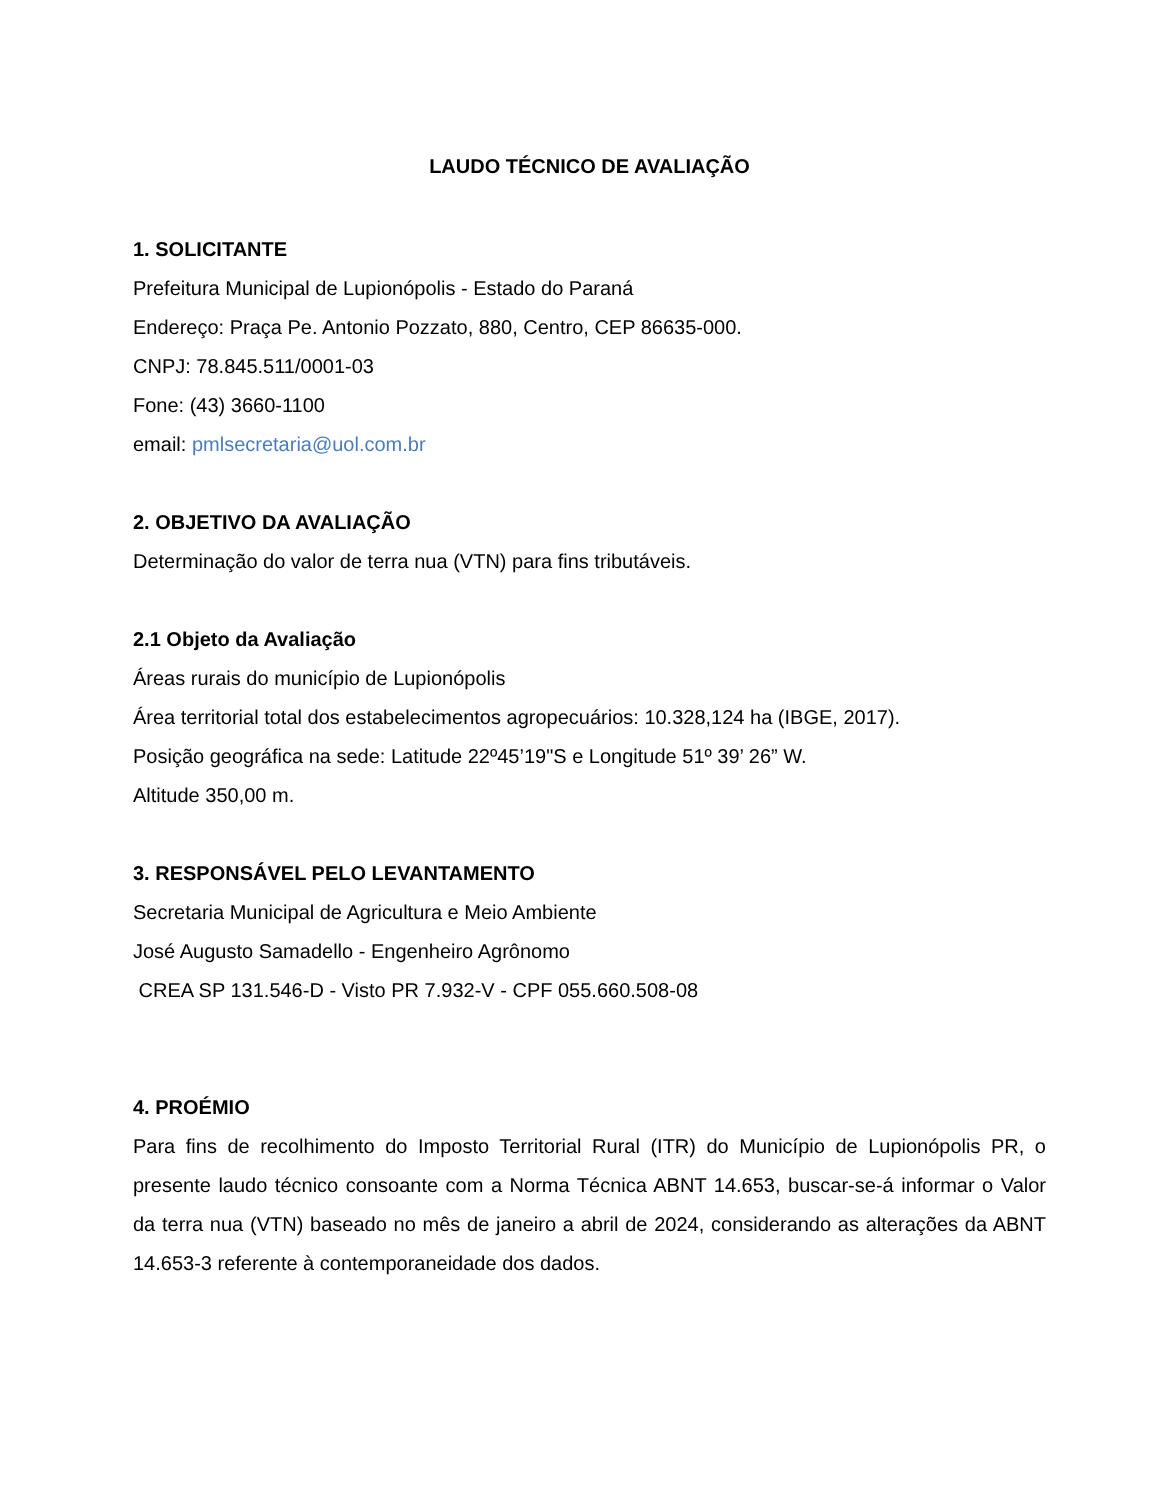LAUDO TÉCNICO DE AVALIAÇÃO
1. SOLICITANTE
Prefeitura Municipal de Lupionópolis - Estado do Paraná
Endereço: Praça Pe. Antonio Pozzato, 880, Centro, CEP 86635-000.
CNPJ: 78.845.511/0001-03
Fone: (43) 3660-1100
email: pmlsecretaria@uol.com.br
2. OBJETIVO DA AVALIAÇÃO
Determinação do valor de terra nua (VTN) para fins tributáveis.
2.1 Objeto da Avaliação
Áreas rurais do município de Lupionópolis
Área territorial total dos estabelecimentos agropecuários: 10.328,124 ha (IBGE, 2017).
Posição geográfica na sede: Latitude 22º45’19"S e Longitude 51º 39’ 26” W.
Altitude 350,00 m.
3. RESPONSÁVEL PELO LEVANTAMENTO
Secretaria Municipal de Agricultura e Meio Ambiente
José Augusto Samadello - Engenheiro Agrônomo
CREA SP 131.546-D - Visto PR 7.932-V - CPF 055.660.508-08
4. PROÉMIO
Para fins de recolhimento do Imposto Territorial Rural (ITR) do Município de Lupionópolis PR, o presente laudo técnico consoante com a Norma Técnica ABNT 14.653, buscar-se-á informar o Valor da terra nua (VTN) baseado no mês de janeiro a abril de 2024, considerando as alterações da ABNT 14.653-3 referente à contemporaneidade dos dados.